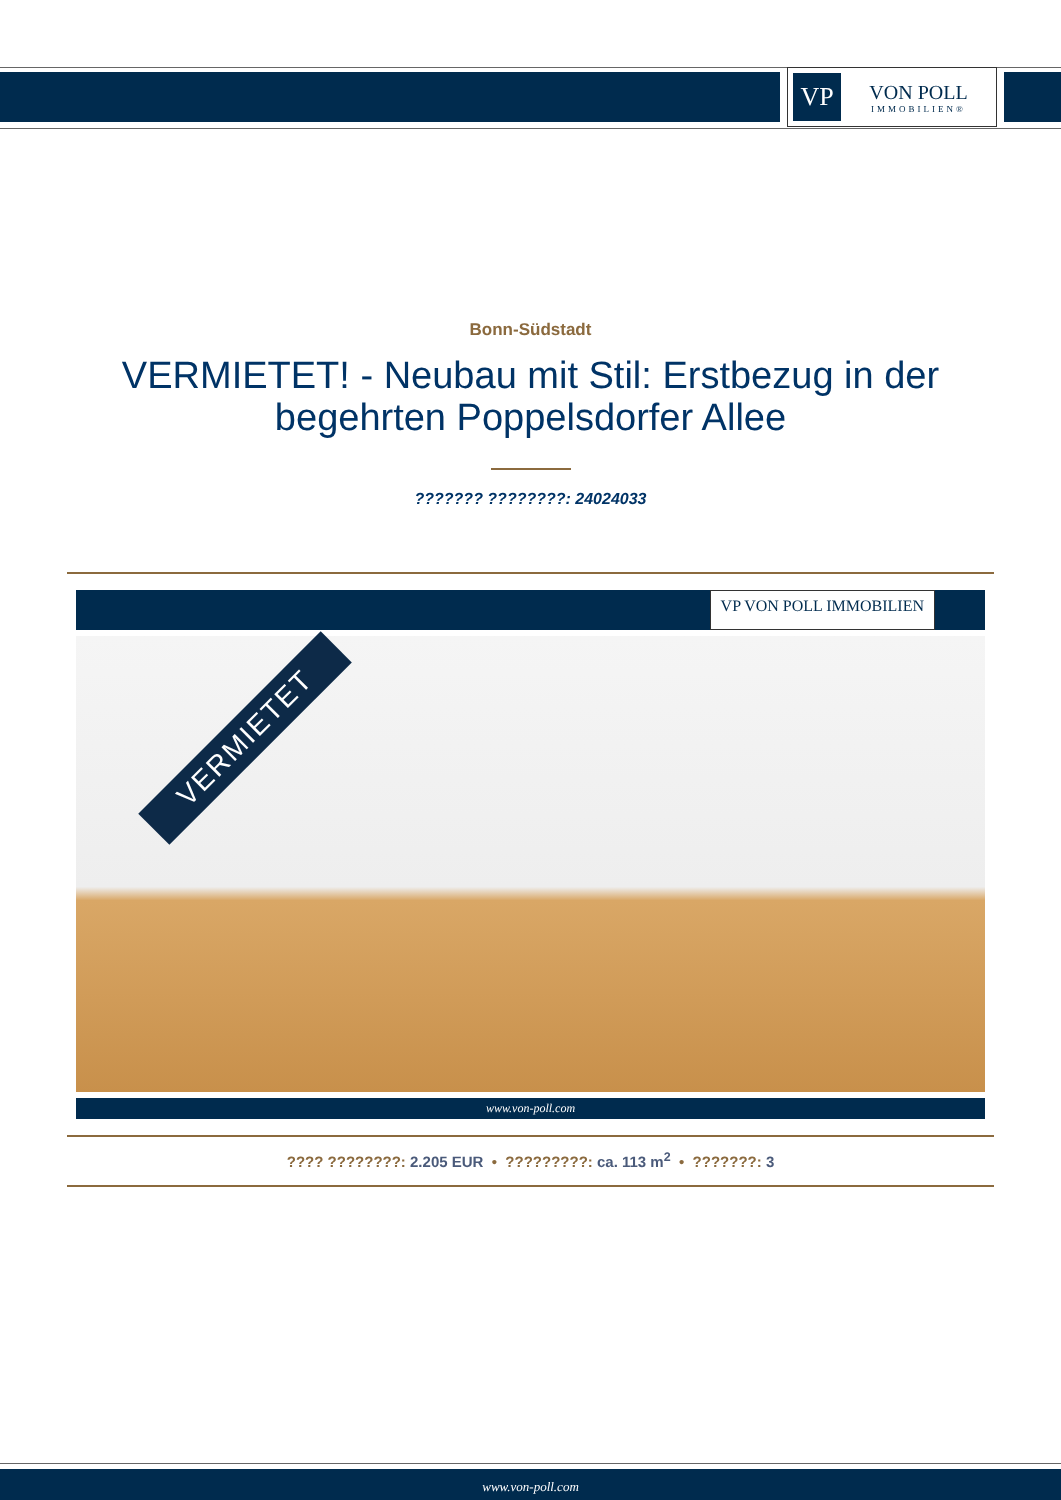VP
VON POLL
IMMOBILIEN®
Bonn-Südstadt
VERMIETET! - Neubau mit Stil: Erstbezug in der begehrten Poppelsdorfer Allee
??????? ????????: 24024033
VP VON POLL IMMOBILIEN
VERMIETET
www.von-poll.com
???? ????????: 2.205 EUR • ?????????: ca. 113 m<sup>2</sup> • ???????: 3
www.von-poll.com